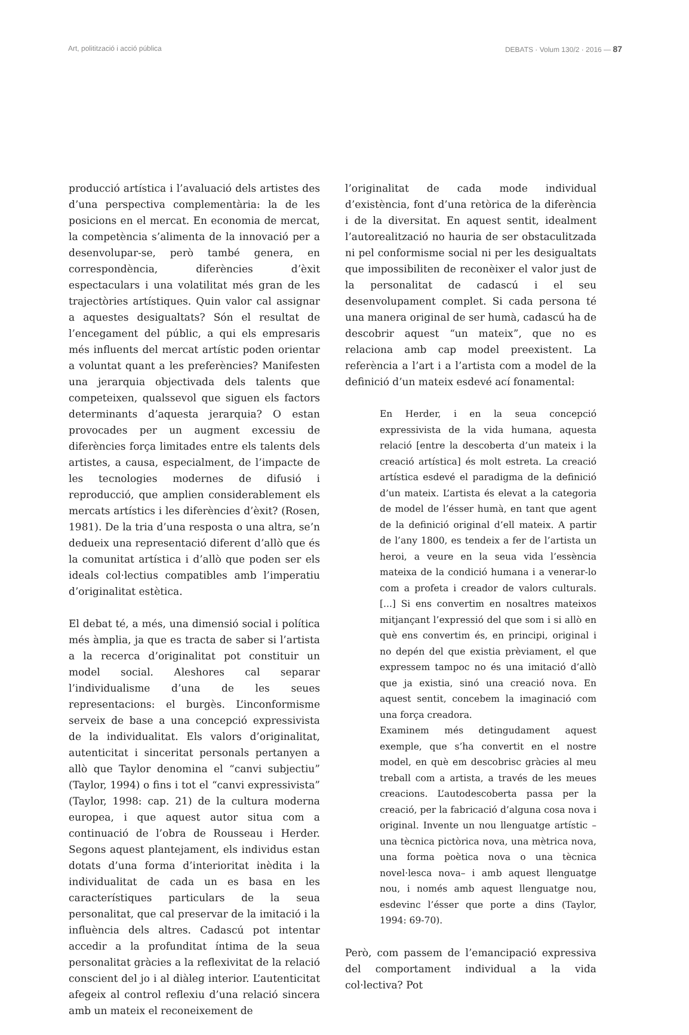Art, politització i acció pública DEBATS · Volum 130/2 · 2016 — 87
producció artística i l’avaluació dels artistes des d’una perspectiva complementària: la de les posicions en el mercat. En economia de mercat, la competència s’alimenta de la innovació per a desenvolupar-se, però també genera, en correspondència, diferències d’èxit espectaculars i una volatilitat més gran de les trajectòries artístiques. Quin valor cal assignar a aquestes desigualtats? Són el resultat de l’encegament del públic, a qui els empresaris més influents del mercat artístic poden orientar a voluntat quant a les preferències? Manifesten una jerarquia objectivada dels talents que competeixen, qualssevol que siguen els factors determinants d’aquesta jerarquia? O estan provocades per un augment excessiu de diferències força limitades entre els talents dels artistes, a causa, especialment, de l’impacte de les tecnologies modernes de difusió i reproducció, que amplien considerablement els mercats artístics i les diferències d’èxit? (Rosen, 1981). De la tria d’una resposta o una altra, se’n dedueix una representació diferent d’allò que és la comunitat artística i d’allò que poden ser els ideals col·lectius compatibles amb l’imperatiu d’originalitat estètica.
El debat té, a més, una dimensió social i política més àmplia, ja que es tracta de saber si l’artista a la recerca d’originalitat pot constituir un model social. Aleshores cal separar l’individualisme d’una de les seues representacions: el burgès. L’inconformisme serveix de base a una concepció expressivista de la individualitat. Els valors d’originalitat, autenticitat i sinceritat personals pertanyen a allò que Taylor denomina el “canvi subjectiu” (Taylor, 1994) o fins i tot el “canvi expressivista” (Taylor, 1998: cap. 21) de la cultura moderna europea, i que aquest autor situa com a continuació de l’obra de Rousseau i Herder. Segons aquest plantejament, els individus estan dotats d’una forma d’interioritat inèdita i la individualitat de cada un es basa en les característiques particulars de la seua personalitat, que cal preservar de la imitació i la influència dels altres. Cadascú pot intentar accedir a la profunditat íntima de la seua personalitat gràcies a la reflexivitat de la relació conscient del jo i al diàleg interior. L’autenticitat afegeix al control reflexiu d’una relació sincera amb un mateix el reconeixement de
l’originalitat de cada mode individual d’existència, font d’una retòrica de la diferència i de la diversitat. En aquest sentit, idealment l’autorealització no hauria de ser obstaculitzada ni pel conformisme social ni per les desigualtats que impossibiliten de reconèixer el valor just de la personalitat de cadascú i el seu desenvolupament complet. Si cada persona té una manera original de ser humà, cadascú ha de descobrir aquest “un mateix”, que no es relaciona amb cap model preexistent. La referència a l’art i a l’artista com a model de la definició d’un mateix esdevé ací fonamental:
En Herder, i en la seua concepció expressivista de la vida humana, aquesta relació [entre la descoberta d’un mateix i la creació artística] és molt estreta. La creació artística esdevé el paradigma de la definició d’un mateix. L’artista és elevat a la categoria de model de l’ésser humà, en tant que agent de la definició original d’ell mateix. A partir de l’any 1800, es tendeix a fer de l’artista un heroi, a veure en la seua vida l’essència mateixa de la condició humana i a venerar-lo com a profeta i creador de valors culturals. [...] Si ens convertim en nosaltres mateixos mitjançant l’expressió del que som i si allò en què ens convertim és, en principi, original i no depén del que existia prèviament, el que expressem tampoc no és una imitació d’allò que ja existia, sinó una creació nova. En aquest sentit, concebem la imaginació com una força creadora.
Examinem més detingudament aquest exemple, que s’ha convertit en el nostre model, en què em descobrisc gràcies al meu treball com a artista, a través de les meues creacions. L’autodescoberta passa per la creació, per la fabricació d’alguna cosa nova i original. Invente un nou llenguatge artístic –una tècnica pictòrica nova, una mètrica nova, una forma poètica nova o una tècnica novel·lesca nova– i amb aquest llenguatge nou, i només amb aquest llenguatge nou, esdevinc l’ésser que porte a dins (Taylor, 1994: 69-70).
Però, com passem de l’emancipació expressiva del comportament individual a la vida col·lectiva? Pot